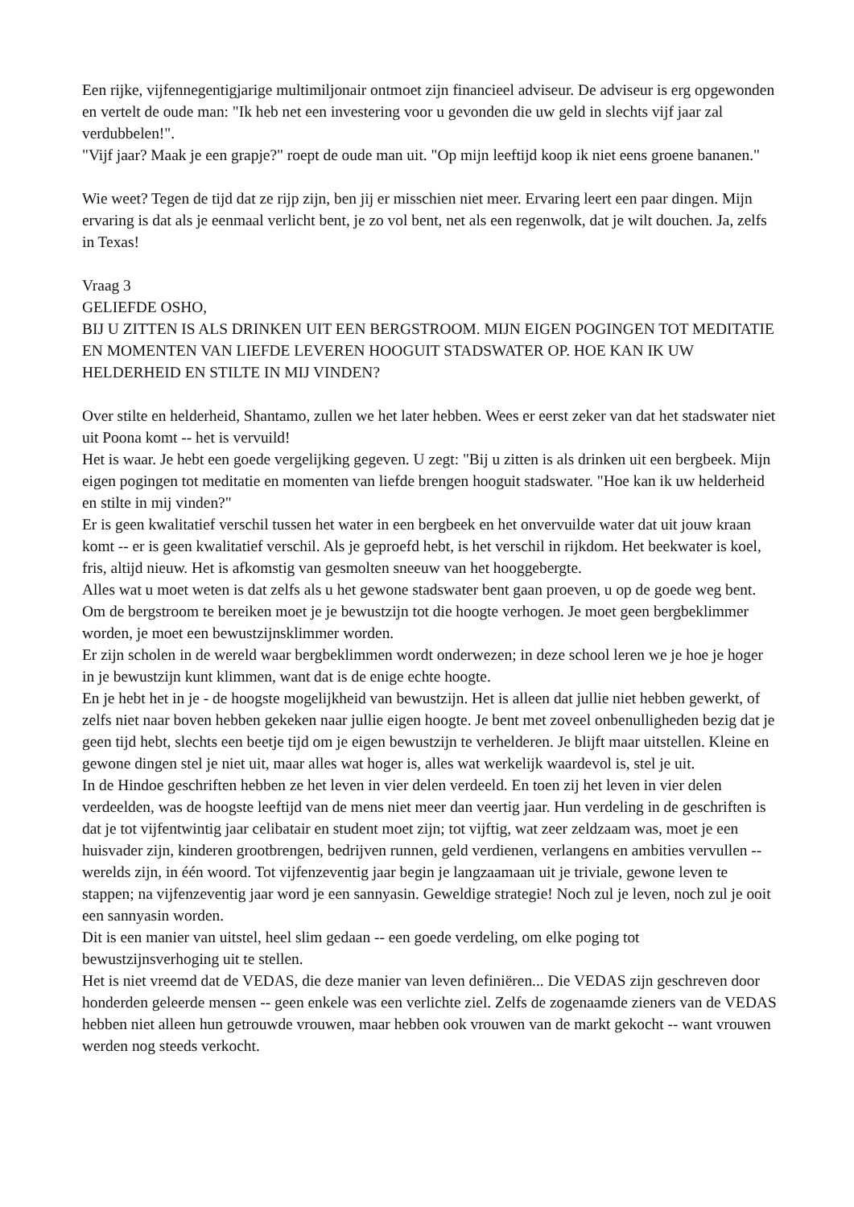Een rijke, vijfennegentigjarige multimiljonair ontmoet zijn financieel adviseur. De adviseur is erg opgewonden en vertelt de oude man: "Ik heb net een investering voor u gevonden die uw geld in slechts vijf jaar zal verdubbelen!".
"Vijf jaar? Maak je een grapje?" roept de oude man uit. "Op mijn leeftijd koop ik niet eens groene bananen."
Wie weet? Tegen de tijd dat ze rijp zijn, ben jij er misschien niet meer. Ervaring leert een paar dingen. Mijn ervaring is dat als je eenmaal verlicht bent, je zo vol bent, net als een regenwolk, dat je wilt douchen. Ja, zelfs in Texas!
Vraag 3
GELIEFDE OSHO,
BIJ U ZITTEN IS ALS DRINKEN UIT EEN BERGSTROOM. MIJN EIGEN POGINGEN TOT MEDITATIE EN MOMENTEN VAN LIEFDE LEVEREN HOOGUIT STADSWATER OP. HOE KAN IK UW HELDERHEID EN STILTE IN MIJ VINDEN?
Over stilte en helderheid, Shantamo, zullen we het later hebben. Wees er eerst zeker van dat het stadswater niet uit Poona komt -- het is vervuild!
Het is waar. Je hebt een goede vergelijking gegeven. U zegt: "Bij u zitten is als drinken uit een bergbeek. Mijn eigen pogingen tot meditatie en momenten van liefde brengen hooguit stadswater. "Hoe kan ik uw helderheid en stilte in mij vinden?"
Er is geen kwalitatief verschil tussen het water in een bergbeek en het onvervuilde water dat uit jouw kraan komt -- er is geen kwalitatief verschil. Als je geproefd hebt, is het verschil in rijkdom. Het beekwater is koel, fris, altijd nieuw. Het is afkomstig van gesmolten sneeuw van het hooggebergte.
Alles wat u moet weten is dat zelfs als u het gewone stadswater bent gaan proeven, u op de goede weg bent. Om de bergstroom te bereiken moet je je bewustzijn tot die hoogte verhogen. Je moet geen bergbeklimmer worden, je moet een bewustzijnsklimmer worden.
Er zijn scholen in de wereld waar bergbeklimmen wordt onderwezen; in deze school leren we je hoe je hoger in je bewustzijn kunt klimmen, want dat is de enige echte hoogte.
En je hebt het in je - de hoogste mogelijkheid van bewustzijn. Het is alleen dat jullie niet hebben gewerkt, of zelfs niet naar boven hebben gekeken naar jullie eigen hoogte. Je bent met zoveel onbenulligheden bezig dat je geen tijd hebt, slechts een beetje tijd om je eigen bewustzijn te verhelderen. Je blijft maar uitstellen. Kleine en gewone dingen stel je niet uit, maar alles wat hoger is, alles wat werkelijk waardevol is, stel je uit.
In de Hindoe geschriften hebben ze het leven in vier delen verdeeld. En toen zij het leven in vier delen verdeelden, was de hoogste leeftijd van de mens niet meer dan veertig jaar. Hun verdeling in de geschriften is dat je tot vijfentwintig jaar celibatair en student moet zijn; tot vijftig, wat zeer zeldzaam was, moet je een huisvader zijn, kinderen grootbrengen, bedrijven runnen, geld verdienen, verlangens en ambities vervullen -- werelds zijn, in één woord. Tot vijfenzeventig jaar begin je langzaamaan uit je triviale, gewone leven te stappen; na vijfenzeventig jaar word je een sannyasin. Geweldige strategie! Noch zul je leven, noch zul je ooit een sannyasin worden.
Dit is een manier van uitstel, heel slim gedaan -- een goede verdeling, om elke poging tot bewustzijnsverhoging uit te stellen.
Het is niet vreemd dat de VEDAS, die deze manier van leven definiëren... Die VEDAS zijn geschreven door honderden geleerde mensen -- geen enkele was een verlichte ziel. Zelfs de zogenaamde zieners van de VEDAS hebben niet alleen hun getrouwde vrouwen, maar hebben ook vrouwen van de markt gekocht -- want vrouwen werden nog steeds verkocht.